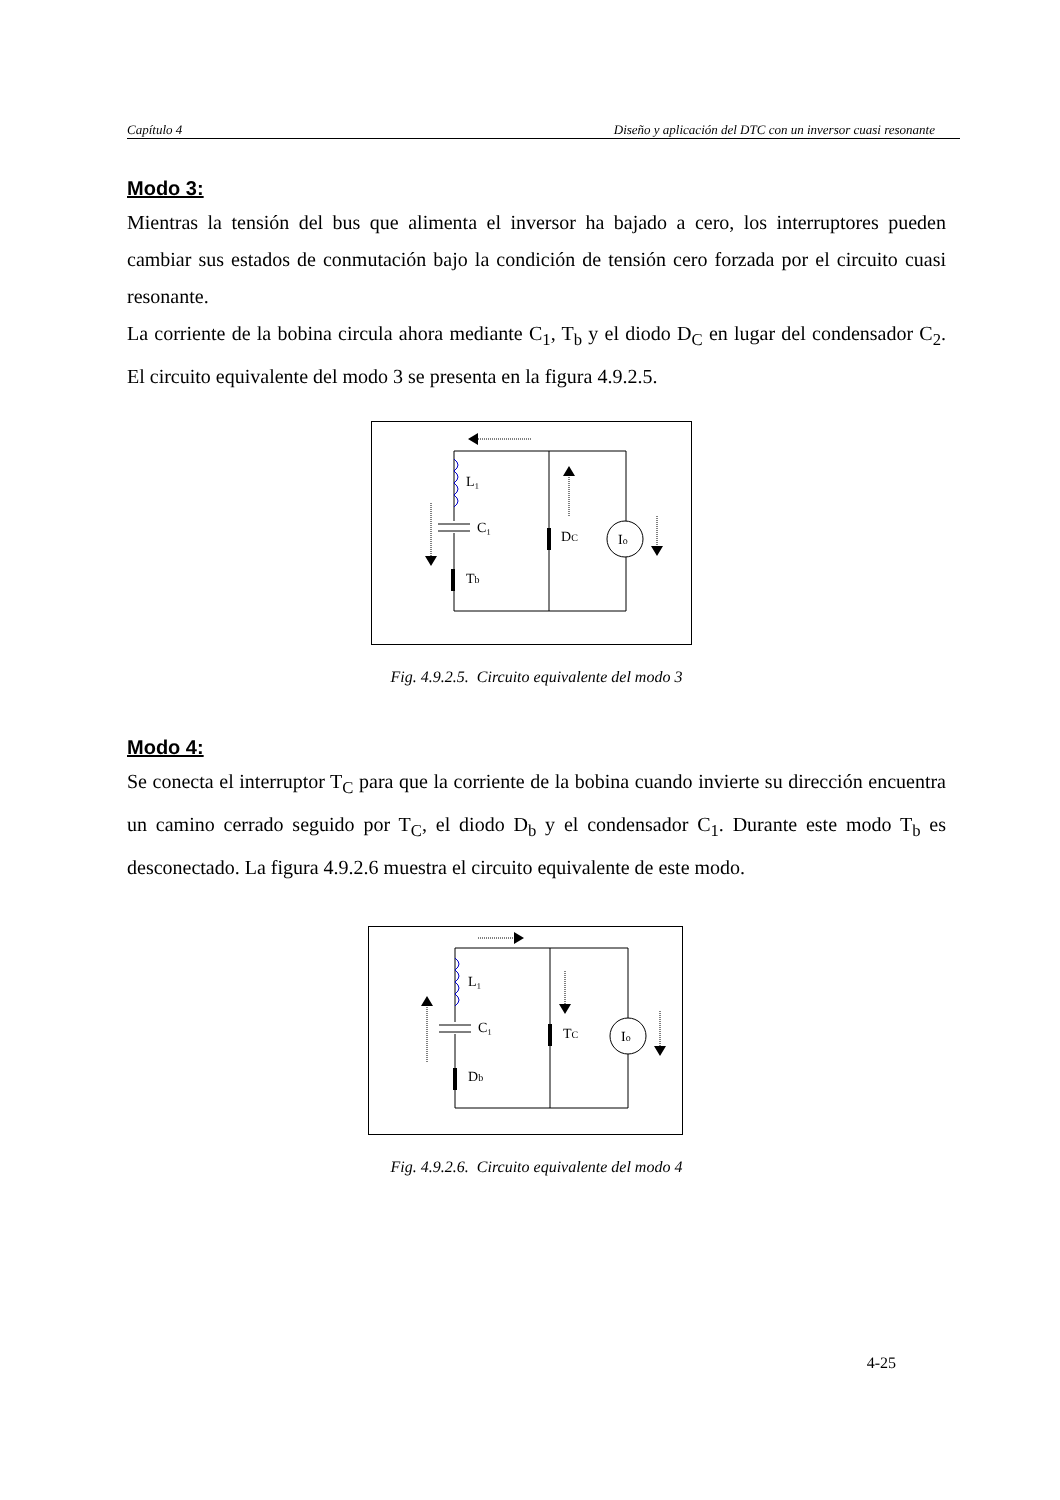Capítulo 4 Diseño y aplicación del DTC con un inversor cuasi resonante
Modo 3:
Mientras la tensión del bus que alimenta el inversor ha bajado a cero, los interruptores pueden cambiar sus estados de conmutación bajo la condición de tensión cero forzada por el circuito cuasi resonante.
La corriente de la bobina circula ahora mediante C<sub>1</sub>, T<sub>b</sub> y el diodo D<sub>C</sub> en lugar del condensador C<sub>2</sub>. El circuito equivalente del modo 3 se presenta en la figura 4.9.2.5.
L₁
C₁
DC
Io
Tb
Fig. 4.9.2.5. Circuito equivalente del modo 3
Modo 4:
Se conecta el interruptor T<sub>C</sub> para que la corriente de la bobina cuando invierte su dirección encuentra un camino cerrado seguido por T<sub>C</sub>, el diodo D<sub>b</sub> y el condensador C<sub>1</sub>. Durante este modo T<sub>b</sub> es desconectado. La figura 4.9.2.6 muestra el circuito equivalente de este modo.
L₁
C₁
TC
Io
Db
Fig. 4.9.2.6. Circuito equivalente del modo 4
4-25